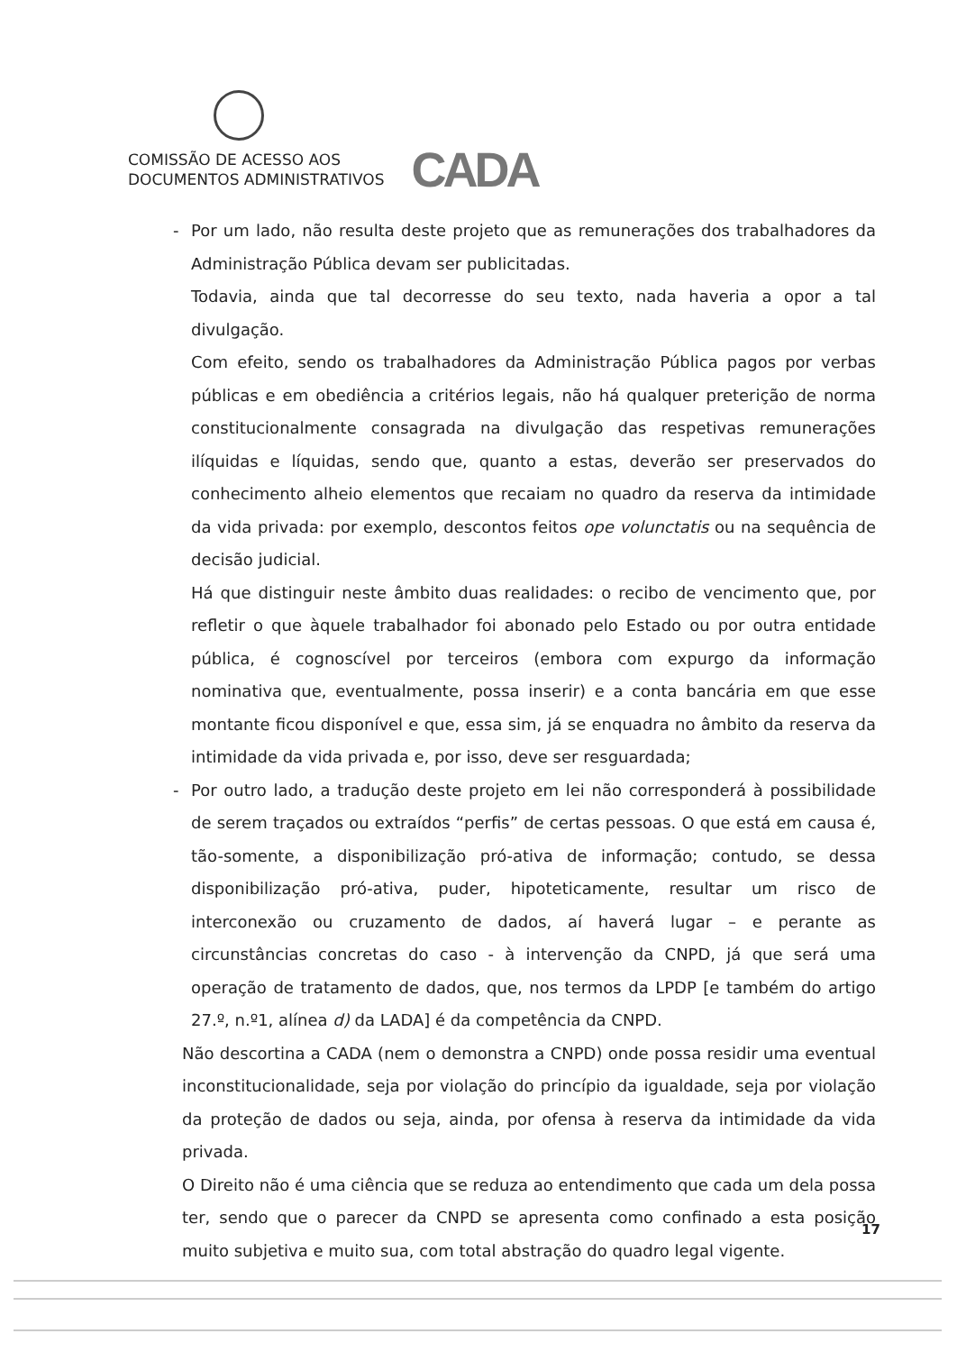COMISSÃO DE ACESSO AOS
DOCUMENTOS ADMINISTRATIVOS
CADA
- Por um lado, não resulta deste projeto que as remunerações dos trabalhadores da Administração Pública devam ser publicitadas.
Todavia, ainda que tal decorresse do seu texto, nada haveria a opor a tal divulgação.
Com efeito, sendo os trabalhadores da Administração Pública pagos por verbas públicas e em obediência a critérios legais, não há qualquer preterição de norma constitucionalmente consagrada na divulgação das respetivas remunerações ilíquidas e líquidas, sendo que, quanto a estas, deverão ser preservados do conhecimento alheio elementos que recaiam no quadro da reserva da intimidade da vida privada: por exemplo, descontos feitos ope volunctatis ou na sequência de decisão judicial.
Há que distinguir neste âmbito duas realidades: o recibo de vencimento que, por refletir o que àquele trabalhador foi abonado pelo Estado ou por outra entidade pública, é cognoscível por terceiros (embora com expurgo da informação nominativa que, eventualmente, possa inserir) e a conta bancária em que esse montante ficou disponível e que, essa sim, já se enquadra no âmbito da reserva da intimidade da vida privada e, por isso, deve ser resguardada;
- Por outro lado, a tradução deste projeto em lei não corresponderá à possibilidade de serem traçados ou extraídos “perfis” de certas pessoas. O que está em causa é, tão-somente, a disponibilização pró-ativa de informação; contudo, se dessa disponibilização pró-ativa, puder, hipoteticamente, resultar um risco de interconexão ou cruzamento de dados, aí haverá lugar – e perante as circunstâncias concretas do caso - à intervenção da CNPD, já que será uma operação de tratamento de dados, que, nos termos da LPDP [e também do artigo 27.º, n.º1, alínea d) da LADA] é da competência da CNPD.
Não descortina a CADA (nem o demonstra a CNPD) onde possa residir uma eventual inconstitucionalidade, seja por violação do princípio da igualdade, seja por violação da proteção de dados ou seja, ainda, por ofensa à reserva da intimidade da vida privada.
O Direito não é uma ciência que se reduza ao entendimento que cada um dela possa ter, sendo que o parecer da CNPD se apresenta como confinado a esta posição muito subjetiva e muito sua, com total abstração do quadro legal vigente.
17